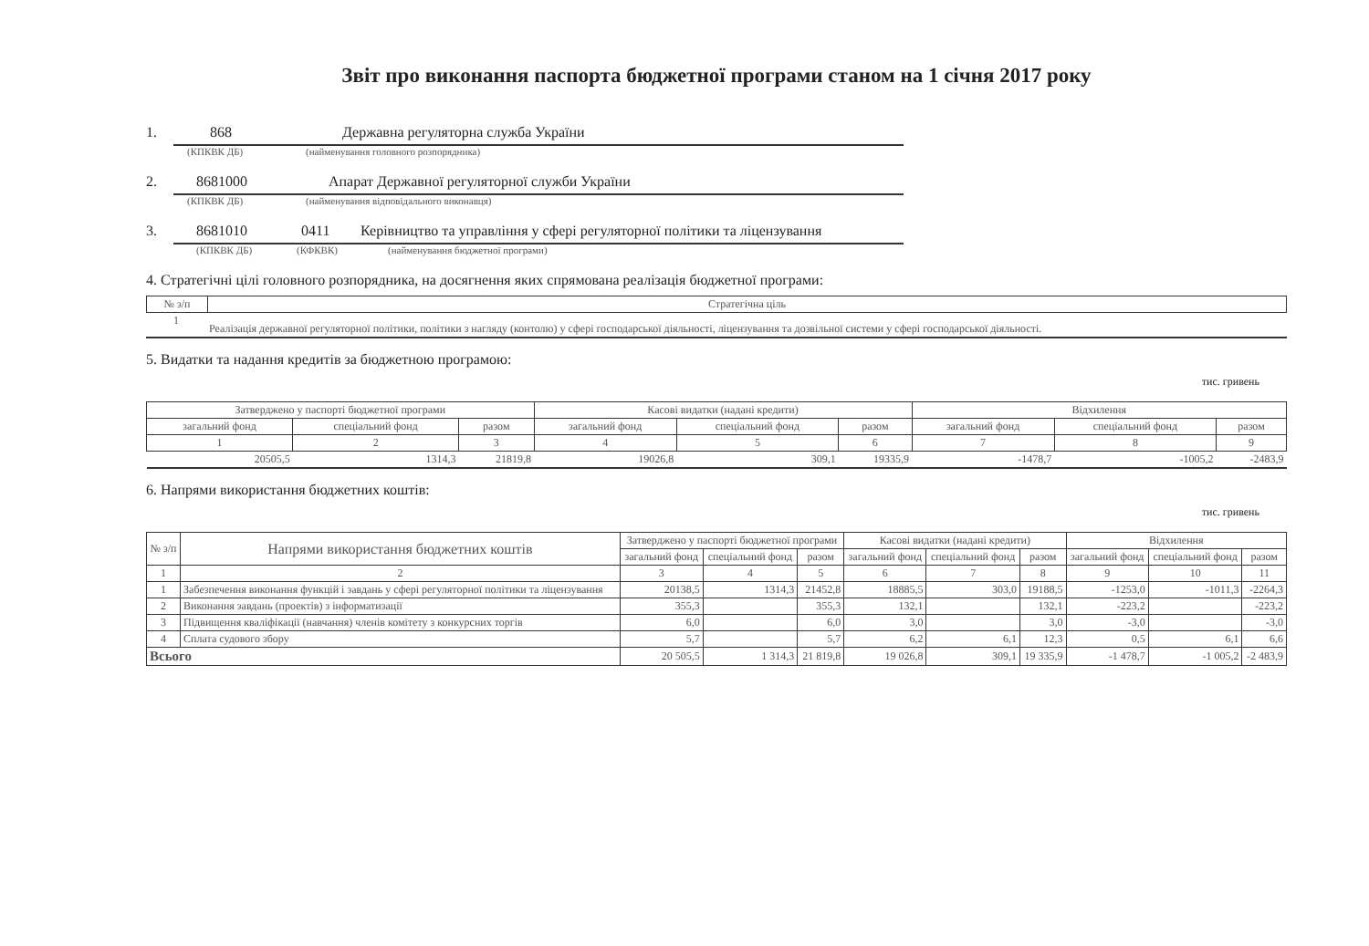Звіт про виконання паспорта бюджетної програми станом на 1 січня 2017 року
1. 868 Державна регуляторна служба України
(КПКВК ДБ) (найменування головного розпорядника)
2. 8681000 Апарат Державної регуляторної служби України
(КПКВК ДБ) (найменування відповідального виконавця)
3. 8681010 0411 Керівництво та управління у сфері регуляторної політики та ліцензування
(КПКВК ДБ) (КФКВК) (найменування бюджетної програми)
4. Стратегічні цілі головного розпорядника, на досягнення яких спрямована реалізація бюджетної програми:
| № з/п | Стратегічна ціль |
| --- | --- |
| 1 | Реалізація державної регуляторної політики, політики з нагляду (контолю) у сфері господарської діяльності, ліцензування та дозвільної системи у сфері господарської діяльності. |
5. Видатки та надання кредитів за бюджетною програмою:
тис. гривень
| Затверджено у паспорті бюджетної програми | | | Касові видатки (надані кредити) | | | Відхилення | | |
| --- | --- | --- | --- | --- | --- | --- | --- | --- |
| загальний фонд | спеціальний фонд | разом | загальний фонд | спеціальний фонд | разом | загальний фонд | спеціальний фонд | разом |
| 1 | 2 | 3 | 4 | 5 | 6 | 7 | 8 | 9 |
| 20505,5 | 1314,3 | 21819,8 | 19026,8 | 309,1 | 19335,9 | -1478,7 | -1005,2 | -2483,9 |
6. Напрями використання бюджетних коштів:
тис. гривень
| № з/п | Напрями використання бюджетних коштів | Затверджено у паспорті бюджетної програми | | | Касові видатки (надані кредити) | | | Відхилення | | |
| --- | --- | --- | --- | --- | --- | --- | --- | --- | --- | --- |
| | | загальний фонд | спеціальний фонд | разом | загальний фонд | спеціальний фонд | разом | загальний фонд | спеціальний фонд | разом |
| 1 | 2 | 3 | 4 | 5 | 6 | 7 | 8 | 9 | 10 | 11 |
| 1 | Забезпечення виконання функцій і завдань у сфері регуляторної політики та ліцензування | 20138,5 | 1314,3 | 21452,8 | 18885,5 | 303,0 | 19188,5 | -1253,0 | -1011,3 | -2264,3 |
| 2 | Виконання завдань (проектів) з інформатизації | 355,3 | | 355,3 | 132,1 | | 132,1 | -223,2 | | -223,2 |
| 3 | Підвищення кваліфікації (навчання) членів комітету з конкурсних торгів | 6,0 | | 6,0 | 3,0 | | 3,0 | -3,0 | | -3,0 |
| 4 | Сплата судового збору | 5,7 | | 5,7 | 6,2 | 6,1 | 12,3 | 0,5 | 6,1 | 6,6 |
| Всього | | 20 505,5 | 1 314,3 | 21 819,8 | 19 026,8 | 309,1 | 19 335,9 | -1 478,7 | -1 005,2 | -2 483,9 |